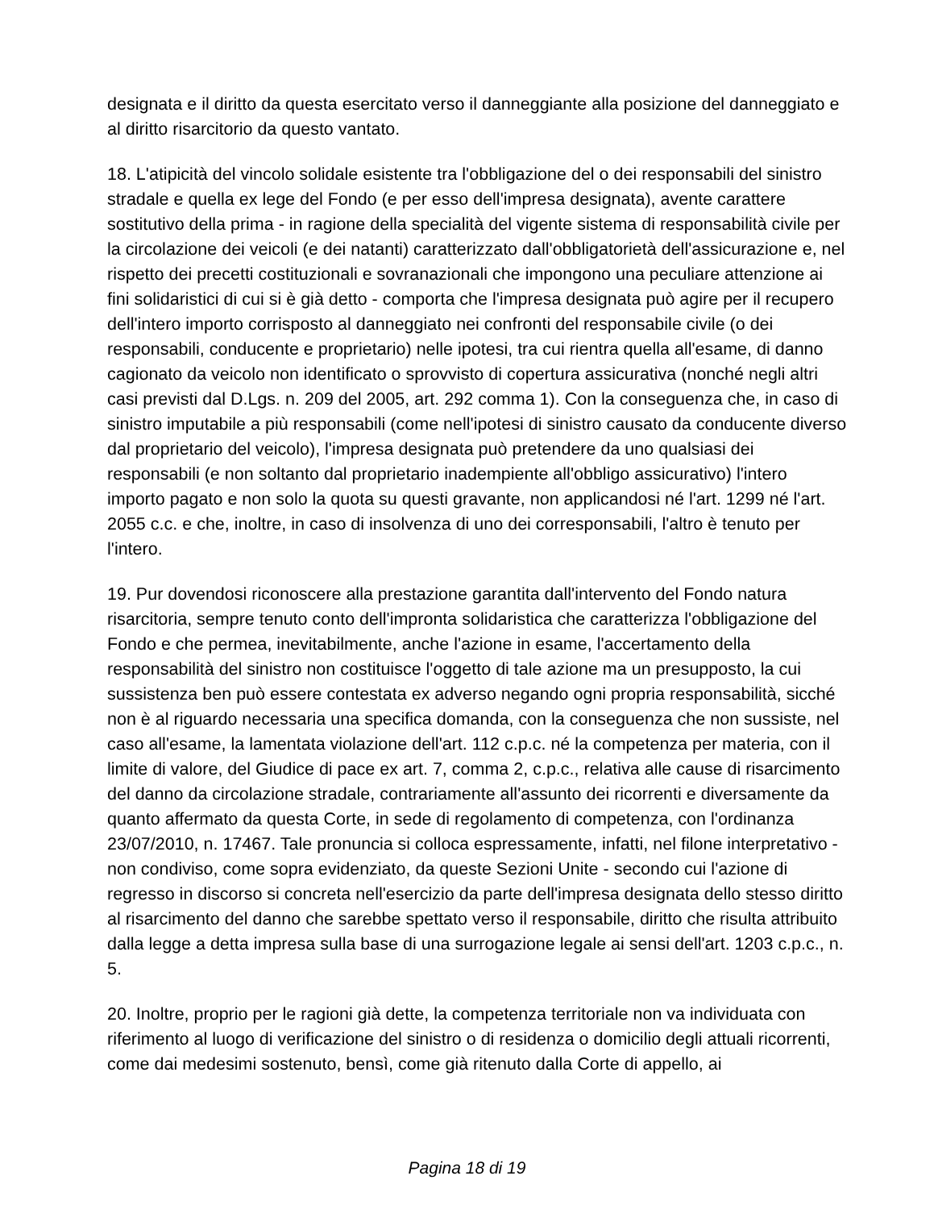designata e il diritto da questa esercitato verso il danneggiante alla posizione del danneggiato e al diritto risarcitorio da questo vantato.
18. L'atipicità del vincolo solidale esistente tra l'obbligazione del o dei responsabili del sinistro stradale e quella ex lege del Fondo (e per esso dell'impresa designata), avente carattere sostitutivo della prima - in ragione della specialità del vigente sistema di responsabilità civile per la circolazione dei veicoli (e dei natanti) caratterizzato dall'obbligatorietà dell'assicurazione e, nel rispetto dei precetti costituzionali e sovranazionali che impongono una peculiare attenzione ai fini solidaristici di cui si è già detto - comporta che l'impresa designata può agire per il recupero dell'intero importo corrisposto al danneggiato nei confronti del responsabile civile (o dei responsabili, conducente e proprietario) nelle ipotesi, tra cui rientra quella all'esame, di danno cagionato da veicolo non identificato o sprovvisto di copertura assicurativa (nonché negli altri casi previsti dal D.Lgs. n. 209 del 2005, art. 292 comma 1). Con la conseguenza che, in caso di sinistro imputabile a più responsabili (come nell'ipotesi di sinistro causato da conducente diverso dal proprietario del veicolo), l'impresa designata può pretendere da uno qualsiasi dei responsabili (e non soltanto dal proprietario inadempiente all'obbligo assicurativo) l'intero importo pagato e non solo la quota su questi gravante, non applicandosi né l'art. 1299 né l'art. 2055 c.c. e che, inoltre, in caso di insolvenza di uno dei corresponsabili, l'altro è tenuto per l'intero.
19. Pur dovendosi riconoscere alla prestazione garantita dall'intervento del Fondo natura risarcitoria, sempre tenuto conto dell'impronta solidaristica che caratterizza l'obbligazione del Fondo e che permea, inevitabilmente, anche l'azione in esame, l'accertamento della responsabilità del sinistro non costituisce l'oggetto di tale azione ma un presupposto, la cui sussistenza ben può essere contestata ex adverso negando ogni propria responsabilità, sicché non è al riguardo necessaria una specifica domanda, con la conseguenza che non sussiste, nel caso all'esame, la lamentata violazione dell'art. 112 c.p.c. né la competenza per materia, con il limite di valore, del Giudice di pace ex art. 7, comma 2, c.p.c., relativa alle cause di risarcimento del danno da circolazione stradale, contrariamente all'assunto dei ricorrenti e diversamente da quanto affermato da questa Corte, in sede di regolamento di competenza, con l'ordinanza 23/07/2010, n. 17467. Tale pronuncia si colloca espressamente, infatti, nel filone interpretativo - non condiviso, come sopra evidenziato, da queste Sezioni Unite - secondo cui l'azione di regresso in discorso si concreta nell'esercizio da parte dell'impresa designata dello stesso diritto al risarcimento del danno che sarebbe spettato verso il responsabile, diritto che risulta attribuito dalla legge a detta impresa sulla base di una surrogazione legale ai sensi dell'art. 1203 c.p.c., n. 5.
20. Inoltre, proprio per le ragioni già dette, la competenza territoriale non va individuata con riferimento al luogo di verificazione del sinistro o di residenza o domicilio degli attuali ricorrenti, come dai medesimi sostenuto, bensì, come già ritenuto dalla Corte di appello, ai
Pagina 18 di 19